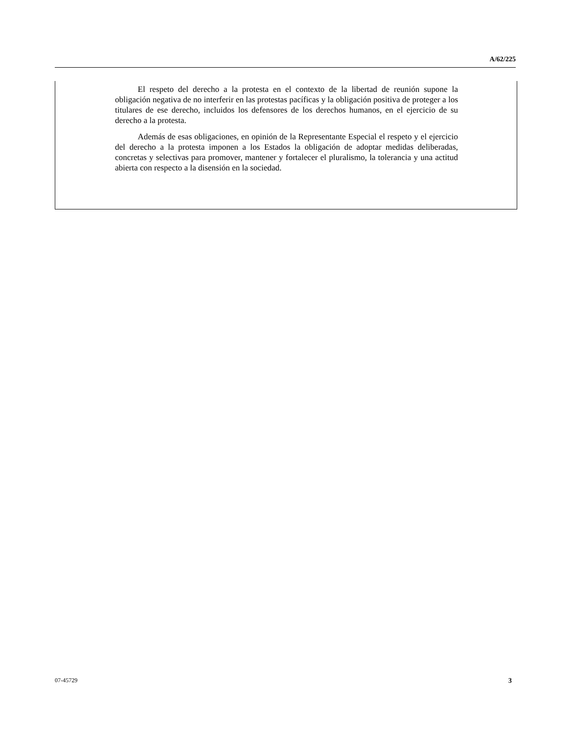A/62/225
El respeto del derecho a la protesta en el contexto de la libertad de reunión supone la obligación negativa de no interferir en las protestas pacíficas y la obligación positiva de proteger a los titulares de ese derecho, incluidos los defensores de los derechos humanos, en el ejercicio de su derecho a la protesta.
Además de esas obligaciones, en opinión de la Representante Especial el respeto y el ejercicio del derecho a la protesta imponen a los Estados la obligación de adoptar medidas deliberadas, concretas y selectivas para promover, mantener y fortalecer el pluralismo, la tolerancia y una actitud abierta con respecto a la disensión en la sociedad.
07-45729 3